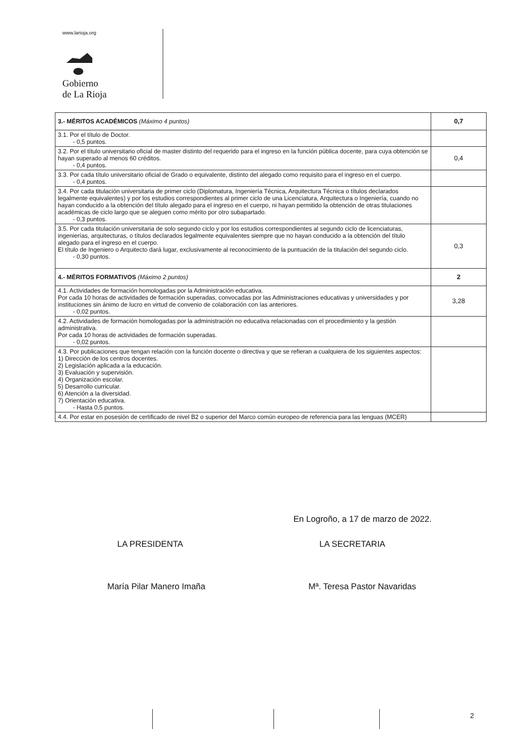www.larioja.org
Gobierno
de La Rioja
| 3.- MÉRITOS ACADÉMICOS (Máximo 4 puntos) | 0,7 |
| 3.1. Por el título de Doctor. - 0,5 puntos. | |
| 3.2. Por el título universitario oficial de master distinto del requerido para el ingreso en la función pública docente, para cuya obtención se hayan superado al menos 60 créditos. - 0,4 puntos. | 0,4 |
| 3.3. Por cada título universitario oficial de Grado o equivalente, distinto del alegado como requisito para el ingreso en el cuerpo. - 0,4 puntos. | |
| 3.4. Por cada titulación universitaria de primer ciclo (Diplomatura, Ingeniería Técnica, Arquitectura Técnica o títulos declarados legalmente equivalentes) y por los estudios correspondientes al primer ciclo de una Licenciatura, Arquitectura o Ingeniería, cuando no hayan conducido a la obtención del título alegado para el ingreso en el cuerpo, ni hayan permitido la obtención de otras titulaciones académicas de ciclo largo que se aleguen como mérito por otro subapartado. - 0,3 puntos. | |
| 3.5. Por cada titulación universitaria de solo segundo ciclo y por los estudios correspondientes al segundo ciclo de licenciaturas, ingenierías, arquitecturas, o títulos declarados legalmente equivalentes siempre que no hayan conducido a la obtención del título alegado para el ingreso en el cuerpo. El título de Ingeniero o Arquitecto dará lugar, exclusivamente al reconocimiento de la puntuación de la titulación del segundo ciclo. - 0,30 puntos. | 0,3 |
| 4.- MÉRITOS FORMATIVOS (Máximo 2 puntos) | 2 |
| 4.1. Actividades de formación homologadas por la Administración educativa. Por cada 10 horas de actividades de formación superadas, convocadas por las Administraciones educativas y universidades y por instituciones sin ánimo de lucro en virtud de convenio de colaboración con las anteriores. - 0,02 puntos. | 3,28 |
| 4.2. Actividades de formación homologadas por la administración no educativa relacionadas con el procedimiento y la gestión administrativa. Por cada 10 horas de actividades de formación superadas. - 0,02 puntos. | |
| 4.3. Por publicaciones que tengan relación con la función docente o directiva y que se refieran a cualquiera de los siguientes aspectos: 1) Dirección de los centros docentes. 2) Legislación aplicada a la educación. 3) Evaluación y supervisión. 4) Organización escolar. 5) Desarrollo curricular. 6) Atención a la diversidad. 7) Orientación educativa. - Hasta 0,5 puntos. | |
| 4.4. Por estar en posesión de certificado de nivel B2 o superior del Marco común europeo de referencia para las lenguas (MCER) | |
En Logroño, a 17 de marzo de 2022.
LA PRESIDENTA LA SECRETARIA
María Pilar Manero Imaña Mª. Teresa Pastor Navaridas
2